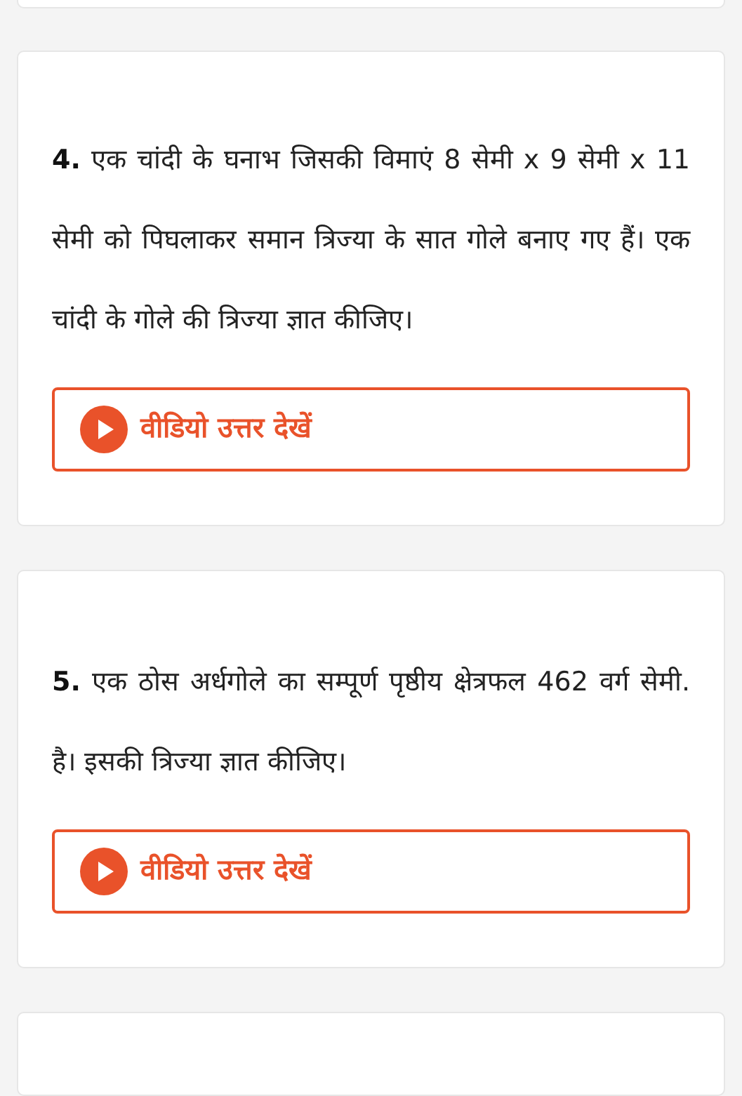4. एक चांदी के घनाभ जिसकी विमाएं 8 सेमी x 9 सेमी x 11 सेमी को पिघलाकर समान त्रिज्या के सात गोले बनाए गए हैं। एक चांदी के गोले की त्रिज्या ज्ञात कीजिए।
वीडियो उत्तर देखें
5. एक ठोस अर्धगोले का सम्पूर्ण पृष्ठीय क्षेत्रफल 462 वर्ग सेमी. है। इसकी त्रिज्या ज्ञात कीजिए।
वीडियो उत्तर देखें